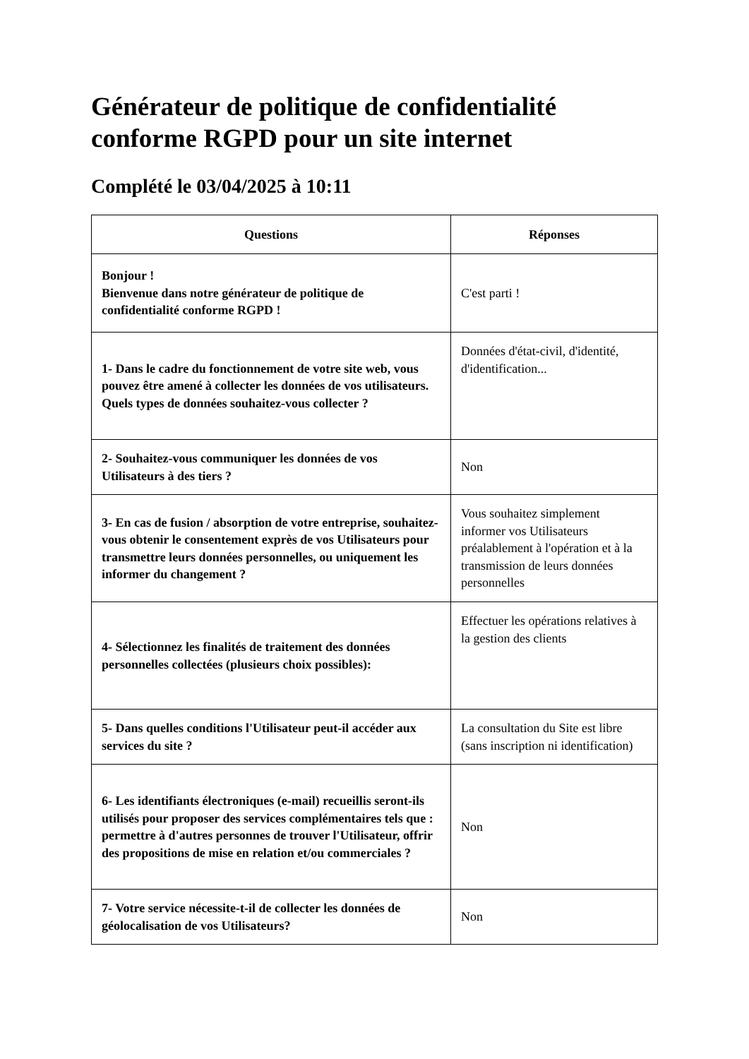Générateur de politique de confidentialité conforme RGPD pour un site internet
Complété le 03/04/2025 à 10:11
| Questions | Réponses |
| --- | --- |
| Bonjour ! Bienvenue dans notre générateur de politique de confidentialité conforme RGPD ! | C'est parti ! |
| 1- Dans le cadre du fonctionnement de votre site web, vous pouvez être amené à collecter les données de vos utilisateurs. Quels types de données souhaitez-vous collecter ? | Données d'état-civil, d'identité, d'identification... |
| 2- Souhaitez-vous communiquer les données de vos Utilisateurs à des tiers ? | Non |
| 3- En cas de fusion / absorption de votre entreprise, souhaitez-vous obtenir le consentement exprès de vos Utilisateurs pour transmettre leurs données personnelles, ou uniquement les informer du changement ? | Vous souhaitez simplement informer vos Utilisateurs préalablement à l'opération et à la transmission de leurs données personnelles |
| 4- Sélectionnez les finalités de traitement des données personnelles collectées (plusieurs choix possibles): | Effectuer les opérations relatives à la gestion des clients |
| 5- Dans quelles conditions l'Utilisateur peut-il accéder aux services du site ? | La consultation du Site est libre (sans inscription ni identification) |
| 6- Les identifiants électroniques (e-mail) recueillis seront-ils utilisés pour proposer des services complémentaires tels que : permettre à d'autres personnes de trouver l'Utilisateur, offrir des propositions de mise en relation et/ou commerciales ? | Non |
| 7- Votre service nécessite-t-il de collecter les données de géolocalisation de vos Utilisateurs? | Non |